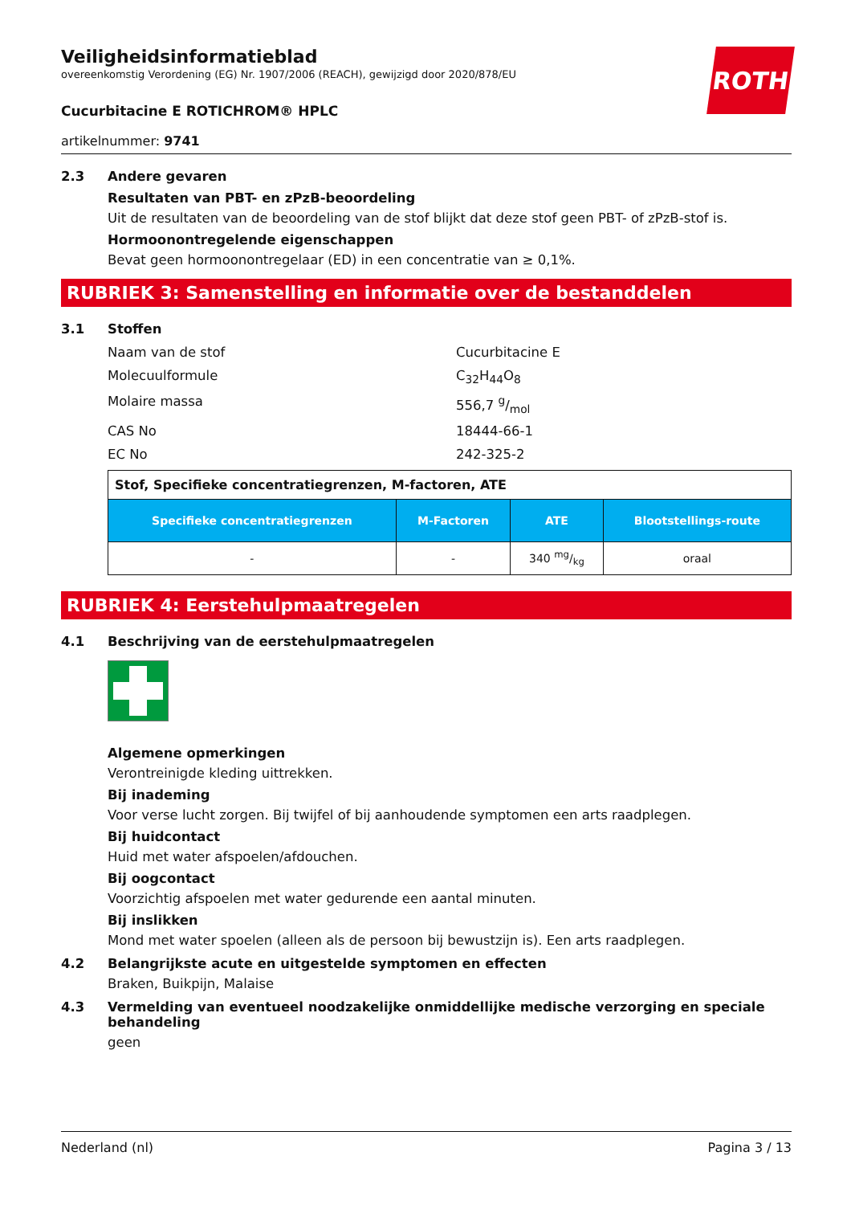ROTH
Veiligheidsinformatieblad
overeenkomstig Verordening (EG) Nr. 1907/2006 (REACH), gewijzigd door 2020/878/EU
Cucurbitacine E ROTICHROM® HPLC
artikelnummer: 9741
2.3 Andere gevaren
Resultaten van PBT- en zPzB-beoordeling
Uit de resultaten van de beoordeling van de stof blijkt dat deze stof geen PBT- of zPzB-stof is.
Hormoonontregelende eigenschappen
Bevat geen hormoonontregelaar (ED) in een concentratie van ≥ 0,1%.
RUBRIEK 3: Samenstelling en informatie over de bestanddelen
3.1 Stoffen
Naam van de stof Cucurbitacine E
Molecuulformule C<sub>32</sub>H<sub>44</sub>O<sub>8</sub>
Molaire massa 556,7 g/mol
CAS No 18444-66-1
EC No 242-325-2
| Stof, Specifieke concentratiegrenzen, M-factoren, ATE | | | |
| Specifieke concentratiegrenzen | M-Factoren | ATE | Blootstellings-route |
| - | - | 340 mg/kg | oraal |
RUBRIEK 4: Eerstehulpmaatregelen
4.1 Beschrijving van de eerstehulpmaatregelen
Algemene opmerkingen
Verontreinigde kleding uittrekken.
Bij inademing
Voor verse lucht zorgen. Bij twijfel of bij aanhoudende symptomen een arts raadplegen.
Bij huidcontact
Huid met water afspoelen/afdouchen.
Bij oogcontact
Voorzichtig afspoelen met water gedurende een aantal minuten.
Bij inslikken
Mond met water spoelen (alleen als de persoon bij bewustzijn is). Een arts raadplegen.
4.2 Belangrijkste acute en uitgestelde symptomen en effecten
Braken, Buikpijn, Malaise
4.3 Vermelding van eventueel noodzakelijke onmiddellijke medische verzorging en speciale behandeling
geen
Nederland (nl) Pagina 3 / 13